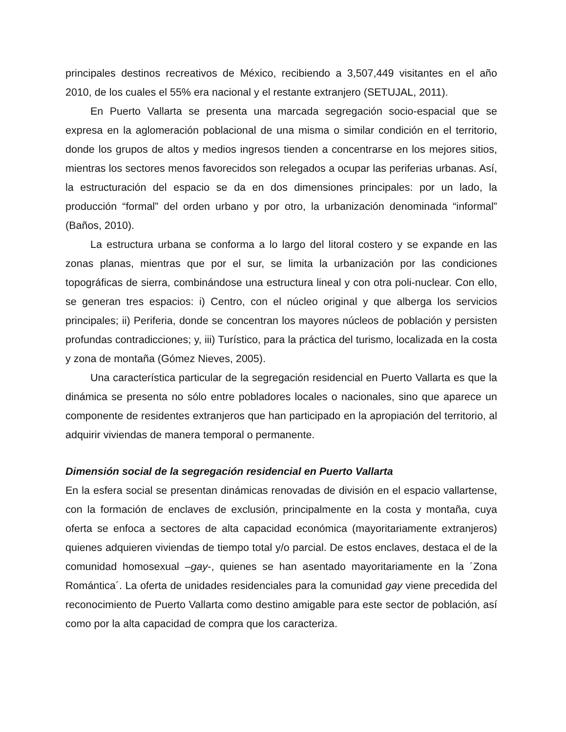principales destinos recreativos de México, recibiendo a 3,507,449 visitantes en el año 2010, de los cuales el 55% era nacional y el restante extranjero (SETUJAL, 2011).
En Puerto Vallarta se presenta una marcada segregación socio-espacial que se expresa en la aglomeración poblacional de una misma o similar condición en el territorio, donde los grupos de altos y medios ingresos tienden a concentrarse en los mejores sitios, mientras los sectores menos favorecidos son relegados a ocupar las periferias urbanas. Así, la estructuración del espacio se da en dos dimensiones principales: por un lado, la producción “formal” del orden urbano y por otro, la urbanización denominada “informal” (Baños, 2010).
La estructura urbana se conforma a lo largo del litoral costero y se expande en las zonas planas, mientras que por el sur, se limita la urbanización por las condiciones topográficas de sierra, combinándose una estructura lineal y con otra poli-nuclear. Con ello, se generan tres espacios: i) Centro, con el núcleo original y que alberga los servicios principales; ii) Periferia, donde se concentran los mayores núcleos de población y persisten profundas contradicciones; y, iii) Turístico, para la práctica del turismo, localizada en la costa y zona de montaña (Gómez Nieves, 2005).
Una característica particular de la segregación residencial en Puerto Vallarta es que la dinámica se presenta no sólo entre pobladores locales o nacionales, sino que aparece un componente de residentes extranjeros que han participado en la apropiación del territorio, al adquirir viviendas de manera temporal o permanente.
Dimensión social de la segregación residencial en Puerto Vallarta
En la esfera social se presentan dinámicas renovadas de división en el espacio vallartense, con la formación de enclaves de exclusión, principalmente en la costa y montaña, cuya oferta se enfoca a sectores de alta capacidad económica (mayoritariamente extranjeros) quienes adquieren viviendas de tiempo total y/o parcial. De estos enclaves, destaca el de la comunidad homosexual –gay-, quienes se han asentado mayoritariamente en la ´Zona Romántica´. La oferta de unidades residenciales para la comunidad gay viene precedida del reconocimiento de Puerto Vallarta como destino amigable para este sector de población, así como por la alta capacidad de compra que los caracteriza.